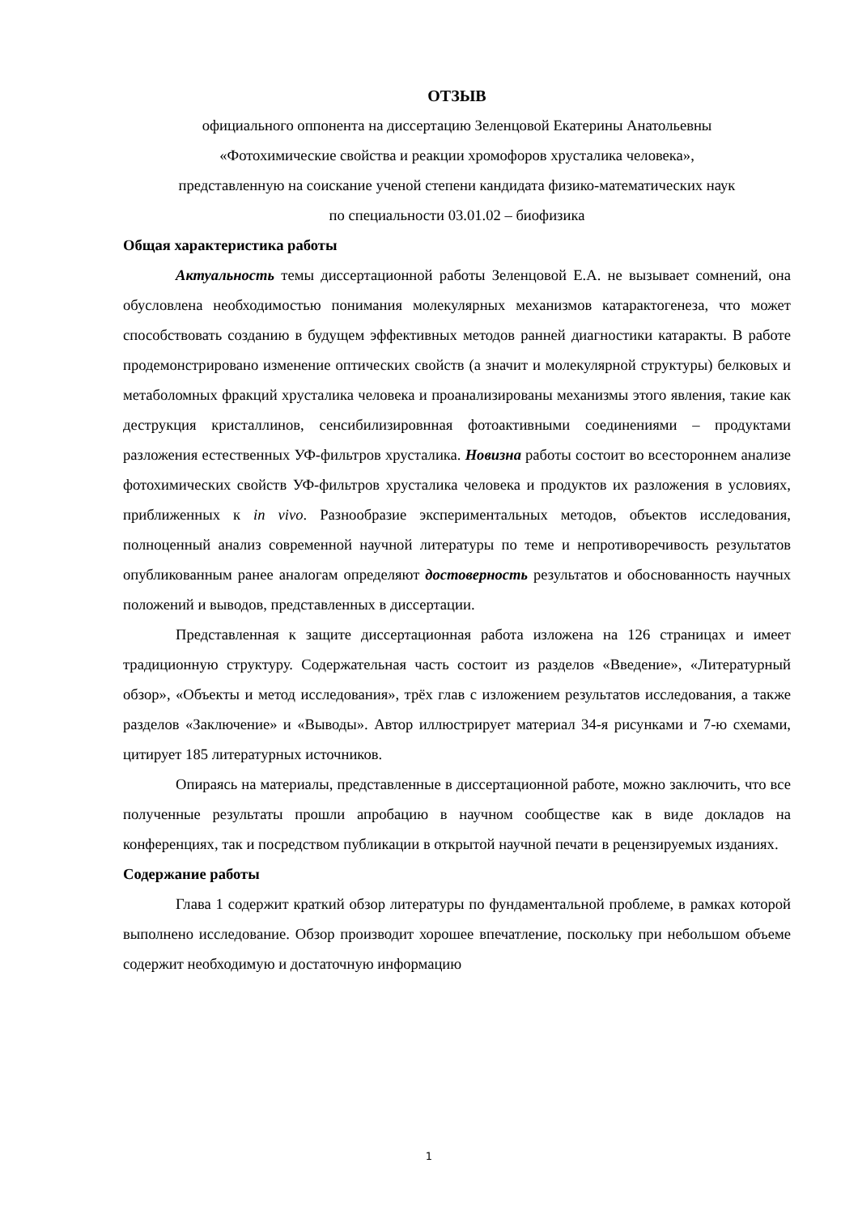ОТЗЫВ
официального оппонента на диссертацию Зеленцовой Екатерины Анатольевны
«Фотохимические свойства и реакции хромофоров хрусталика человека»,
представленную на соискание ученой степени кандидата физико-математических наук
по специальности 03.01.02 – биофизика
Общая характеристика работы
Актуальность темы диссертационной работы Зеленцовой Е.А. не вызывает сомнений, она обусловлена необходимостью понимания молекулярных механизмов катарактогенеза, что может способствовать созданию в будущем эффективных методов ранней диагностики катаракты. В работе продемонстрировано изменение оптических свойств (а значит и молекулярной структуры) белковых и метаболомных фракций хрусталика человека и проанализированы механизмы этого явления, такие как деструкция кристаллинов, сенсибилизировнная фотоактивными соединениями – продуктами разложения естественных УФ-фильтров хрусталика. Новизна работы состоит во всестороннем анализе фотохимических свойств УФ-фильтров хрусталика человека и продуктов их разложения в условиях, приближенных к in vivo. Разнообразие экспериментальных методов, объектов исследования, полноценный анализ современной научной литературы по теме и непротиворечивость результатов опубликованным ранее аналогам определяют достоверность результатов и обоснованность научных положений и выводов, представленных в диссертации.
Представленная к защите диссертационная работа изложена на 126 страницах и имеет традиционную структуру. Содержательная часть состоит из разделов «Введение», «Литературный обзор», «Объекты и метод исследования», трёх глав с изложением результатов исследования, а также разделов «Заключение» и «Выводы». Автор иллюстрирует материал 34-я рисунками и 7-ю схемами, цитирует 185 литературных источников.
Опираясь на материалы, представленные в диссертационной работе, можно заключить, что все полученные результаты прошли апробацию в научном сообществе как в виде докладов на конференциях, так и посредством публикации в открытой научной печати в рецензируемых изданиях.
Содержание работы
Глава 1 содержит краткий обзор литературы по фундаментальной проблеме, в рамках которой выполнено исследование. Обзор производит хорошее впечатление, поскольку при небольшом объеме содержит необходимую и достаточную информацию
1